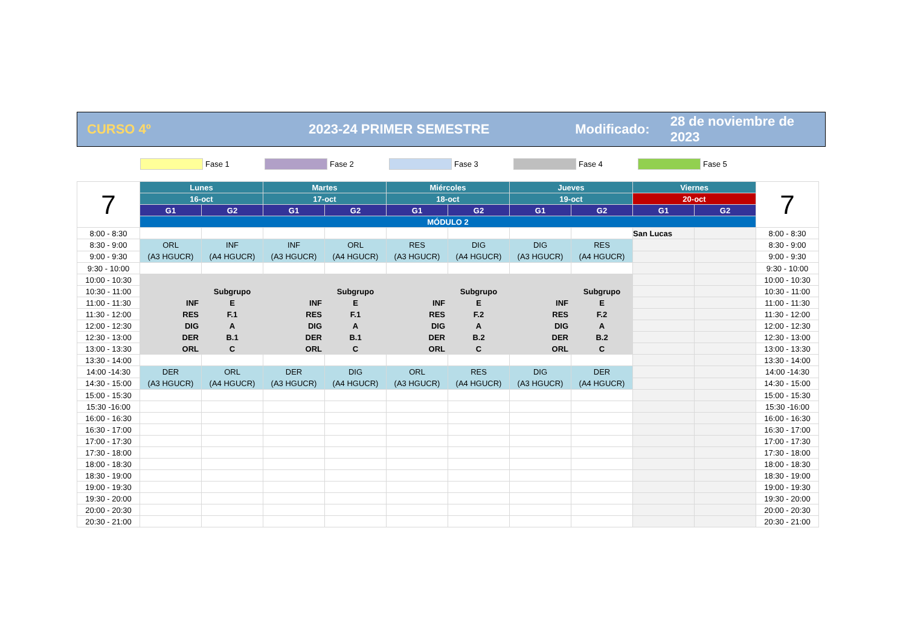CURSO 4º 2023-24 PRIMER SEMESTRE Modificado: 28 de noviembre de 2023
Fase 1 Fase 2 Fase 3 Fase 4 Fase 5
| 7 | Lunes | | Martes | | Miércoles | | Jueves | | Viernes | | 7 |
| | 16-oct | | 17-oct | | 18-oct | | 19-oct | | 20-oct | | |
| | G1 | G2 | G1 | G2 | G1 | G2 | G1 | G2 | G1 | G2 | |
| | MÓDULO 2 | | | | | | | | | | |
| 8:00 - 8:30 | | | | | | | | | San Lucas | | 8:00 - 8:30 |
| 8:30 - 9:00 | ORL (A3 HGUCR) | INF (A4 HGUCR) | INF (A3 HGUCR) | ORL (A4 HGUCR) | RES (A3 HGUCR) | DIG (A4 HGUCR) | DIG (A3 HGUCR) | RES (A4 HGUCR) | | | 8:30 - 9:00 |
| 9:00 - 9:30 | | | | | | | | | | | 9:00 - 9:30 |
| 9:30 - 10:00 | | | | | | | | | | | 9:30 - 10:00 |
| 10:00 - 10:30 | | | | | | | | | | | 10:00 - 10:30 |
| 10:30 - 11:00 | | Subgrupo | | Subgrupo | | Subgrupo | | Subgrupo | | | 10:30 - 11:00 |
| 11:00 - 11:30 | INF | E | INF | E | INF | E | INF | E | | | 11:00 - 11:30 |
| 11:30 - 12:00 | RES | F.1 | RES | F.1 | RES | F.2 | RES | F.2 | | | 11:30 - 12:00 |
| 12:00 - 12:30 | DIG | A | DIG | A | DIG | A | DIG | A | | | 12:00 - 12:30 |
| 12:30 - 13:00 | DER | B.1 | DER | B.1 | DER | B.2 | DER | B.2 | | | 12:30 - 13:00 |
| 13:00 - 13:30 | ORL | C | ORL | C | ORL | C | ORL | C | | | 13:00 - 13:30 |
| 13:30 - 14:00 | | | | | | | | | | | 13:30 - 14:00 |
| 14:00 -14:30 | DER (A3 HGUCR) | ORL (A4 HGUCR) | DER (A3 HGUCR) | DIG (A4 HGUCR) | ORL (A3 HGUCR) | RES (A4 HGUCR) | DIG (A3 HGUCR) | DER (A4 HGUCR) | | | 14:00 -14:30 |
| 14:30 - 15:00 | | | | | | | | | | | 14:30 - 15:00 |
| 15:00 - 15:30 | | | | | | | | | | | 15:00 - 15:30 |
| 15:30 -16:00 | | | | | | | | | | | 15:30 -16:00 |
| 16:00 - 16:30 | | | | | | | | | | | 16:00 - 16:30 |
| 16:30 - 17:00 | | | | | | | | | | | 16:30 - 17:00 |
| 17:00 - 17:30 | | | | | | | | | | | 17:00 - 17:30 |
| 17:30 - 18:00 | | | | | | | | | | | 17:30 - 18:00 |
| 18:00 - 18:30 | | | | | | | | | | | 18:00 - 18:30 |
| 18:30 - 19:00 | | | | | | | | | | | 18:30 - 19:00 |
| 19:00 - 19:30 | | | | | | | | | | | 19:00 - 19:30 |
| 19:30 - 20:00 | | | | | | | | | | | 19:30 - 20:00 |
| 20:00 - 20:30 | | | | | | | | | | | 20:00 - 20:30 |
| 20:30 - 21:00 | | | | | | | | | | | 20:30 - 21:00 |